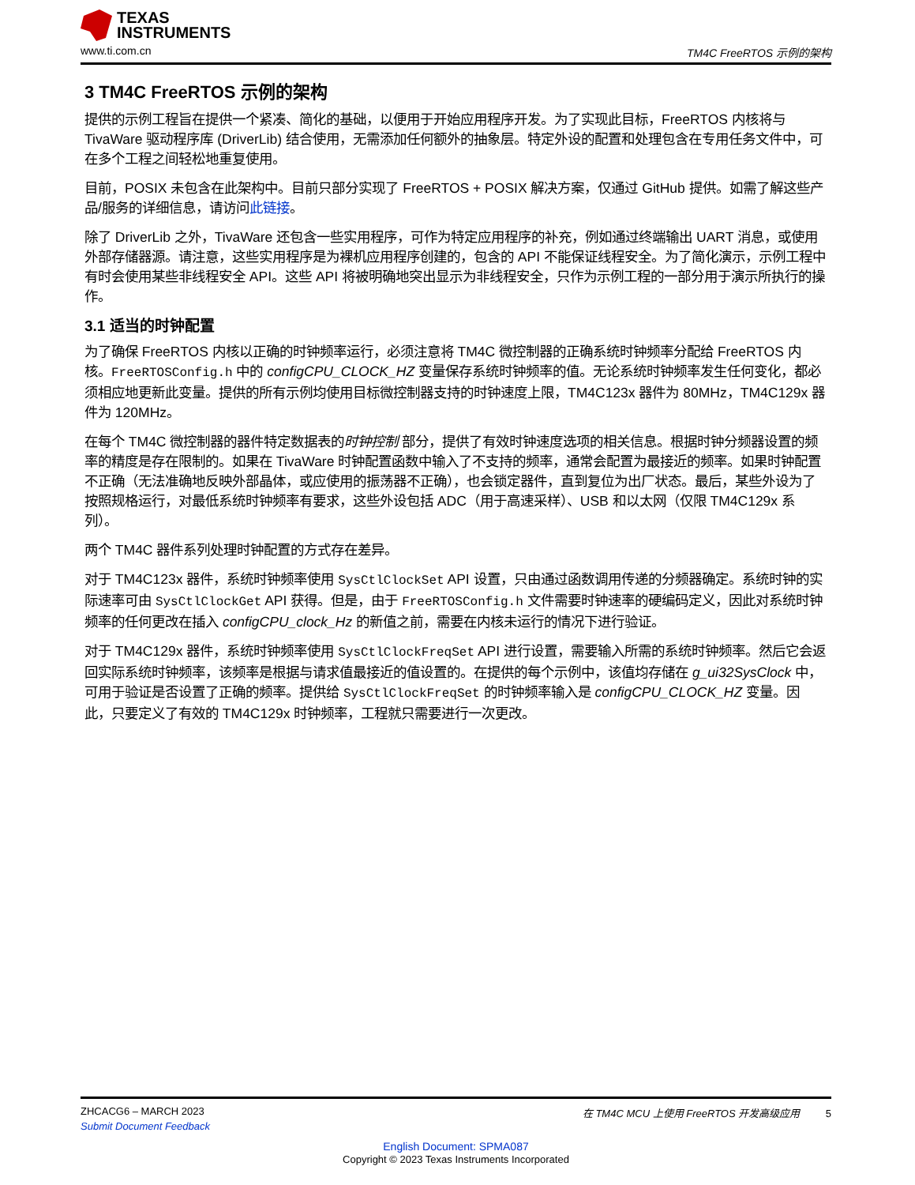TEXAS
INSTRUMENTS
www.ti.com.cn TM4C FreeRTOS 示例的架构
3 TM4C FreeRTOS 示例的架构
提供的示例工程旨在提供一个紧凑、简化的基础，以便用于开始应用程序开发。为了实现此目标，FreeRTOS 内核将与 TivaWare 驱动程序库 (DriverLib) 结合使用，无需添加任何额外的抽象层。特定外设的配置和处理包含在专用任务文件中，可在多个工程之间轻松地重复使用。
目前，POSIX 未包含在此架构中。目前只部分实现了 FreeRTOS + POSIX 解决方案，仅通过 GitHub 提供。如需了解这些产品/服务的详细信息，请访问此链接。
除了 DriverLib 之外，TivaWare 还包含一些实用程序，可作为特定应用程序的补充，例如通过终端输出 UART 消息，或使用外部存储器源。请注意，这些实用程序是为裸机应用程序创建的，包含的 API 不能保证线程安全。为了简化演示，示例工程中有时会使用某些非线程安全 API。这些 API 将被明确地突出显示为非线程安全，只作为示例工程的一部分用于演示所执行的操作。
3.1 适当的时钟配置
为了确保 FreeRTOS 内核以正确的时钟频率运行，必须注意将 TM4C 微控制器的正确系统时钟频率分配给 FreeRTOS 内核。FreeRTOSConfig.h 中的 configCPU_CLOCK_HZ 变量保存系统时钟频率的值。无论系统时钟频率发生任何变化，都必须相应地更新此变量。提供的所有示例均使用目标微控制器支持的时钟速度上限，TM4C123x 器件为 80MHz，TM4C129x 器件为 120MHz。
在每个 TM4C 微控制器的器件特定数据表的时钟控制 部分，提供了有效时钟速度选项的相关信息。根据时钟分频器设置的频率的精度是存在限制的。如果在 TivaWare 时钟配置函数中输入了不支持的频率，通常会配置为最接近的频率。如果时钟配置不正确（无法准确地反映外部晶体，或应使用的振荡器不正确），也会锁定器件，直到复位为出厂状态。最后，某些外设为了按照规格运行，对最低系统时钟频率有要求，这些外设包括 ADC（用于高速采样）、USB 和以太网（仅限 TM4C129x 系列）。
两个 TM4C 器件系列处理时钟配置的方式存在差异。
对于 TM4C123x 器件，系统时钟频率使用 SysCtlClockSet API 设置，只由通过函数调用传递的分频器确定。系统时钟的实际速率可由 SysCtlClockGet API 获得。但是，由于 FreeRTOSConfig.h 文件需要时钟速率的硬编码定义，因此对系统时钟频率的任何更改在插入 configCPU_clock_Hz 的新值之前，需要在内核未运行的情况下进行验证。
对于 TM4C129x 器件，系统时钟频率使用 SysCtlClockFreqSet API 进行设置，需要输入所需的系统时钟频率。然后它会返回实际系统时钟频率，该频率是根据与请求值最接近的值设置的。在提供的每个示例中，该值均存储在 g_ui32SysClock 中，可用于验证是否设置了正确的频率。提供给 SysCtlClockFreqSet 的时钟频率输入是 configCPU_CLOCK_HZ 变量。因此，只要定义了有效的 TM4C129x 时钟频率，工程就只需要进行一次更改。
ZHCACG6 – MARCH 2023 在 TM4C MCU 上使用 FreeRTOS 开发高级应用 5
Submit Document Feedback
English Document: SPMA087
Copyright © 2023 Texas Instruments Incorporated